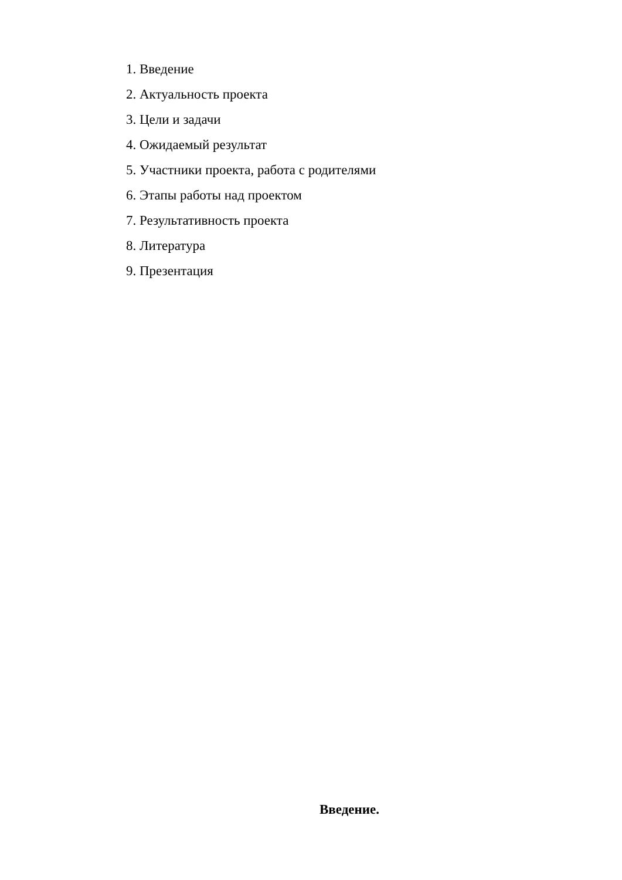1. Введение
2. Актуальность проекта
3. Цели и задачи
4. Ожидаемый результат
5. Участники проекта, работа с родителями
6. Этапы работы над проектом
7. Результативность проекта
8. Литература
9. Презентация
Введение.